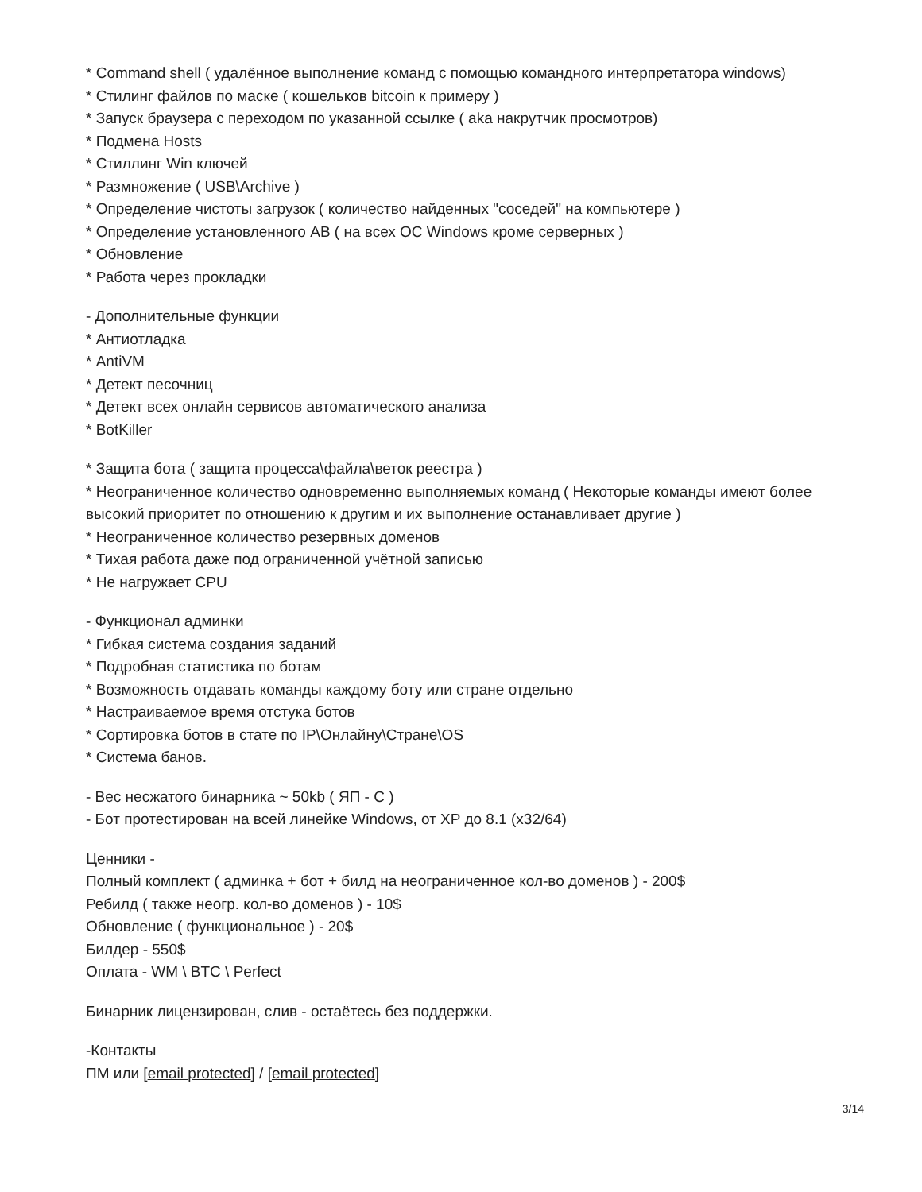* Command shell ( удалённое выполнение команд с помощью командного интерпретатора windows)
* Стилинг файлов по маске ( кошельков bitcoin к примеру )
* Запуск браузера с переходом по указанной ссылке ( aka накрутчик просмотров)
* Подмена Hosts
* Стиллинг Win ключей
* Размножение ( USB\Archive )
* Определение чистоты загрузок ( количество найденных "соседей" на компьютере )
* Определение установленного АВ ( на всех ОС Windows кроме серверных )
* Обновление
* Работа через прокладки
- Дополнительные функции
* Антиотладка
* AntiVM
* Детект песочниц
* Детект всех онлайн сервисов автоматического анализа
* BotKiller
* Защита бота ( защита процесса\файла\веток реестра )
* Неограниченное количество одновременно выполняемых команд ( Некоторые команды имеют более высокий приоритет по отношению к другим и их выполнение останавливает другие )
* Неограниченное количество резервных доменов
* Тихая работа даже под ограниченной учётной записью
* Не нагружает CPU
- Функционал админки
* Гибкая система создания заданий
* Подробная статистика по ботам
* Возможность отдавать команды каждому боту или стране отдельно
* Настраиваемое время отстука ботов
* Сортировка ботов в стате по IP\Онлайну\Стране\OS
* Система банов.
- Вес несжатого бинарника ~ 50kb ( ЯП - C )
- Бот протестирован на всей линейке Windows, от XP до 8.1 (x32/64)
Ценники -
Полный комплект ( админка + бот + билд на неограниченное кол-во доменов ) - 200$
Ребилд ( также неогр. кол-во доменов ) - 10$
Обновление ( функциональное ) - 20$
Билдер - 550$
Оплата - WM \ BTC \ Perfect
Бинарник лицензирован, слив - остаётесь без поддержки.
-Контакты
ПМ или [email protected] / [email protected]
3/14